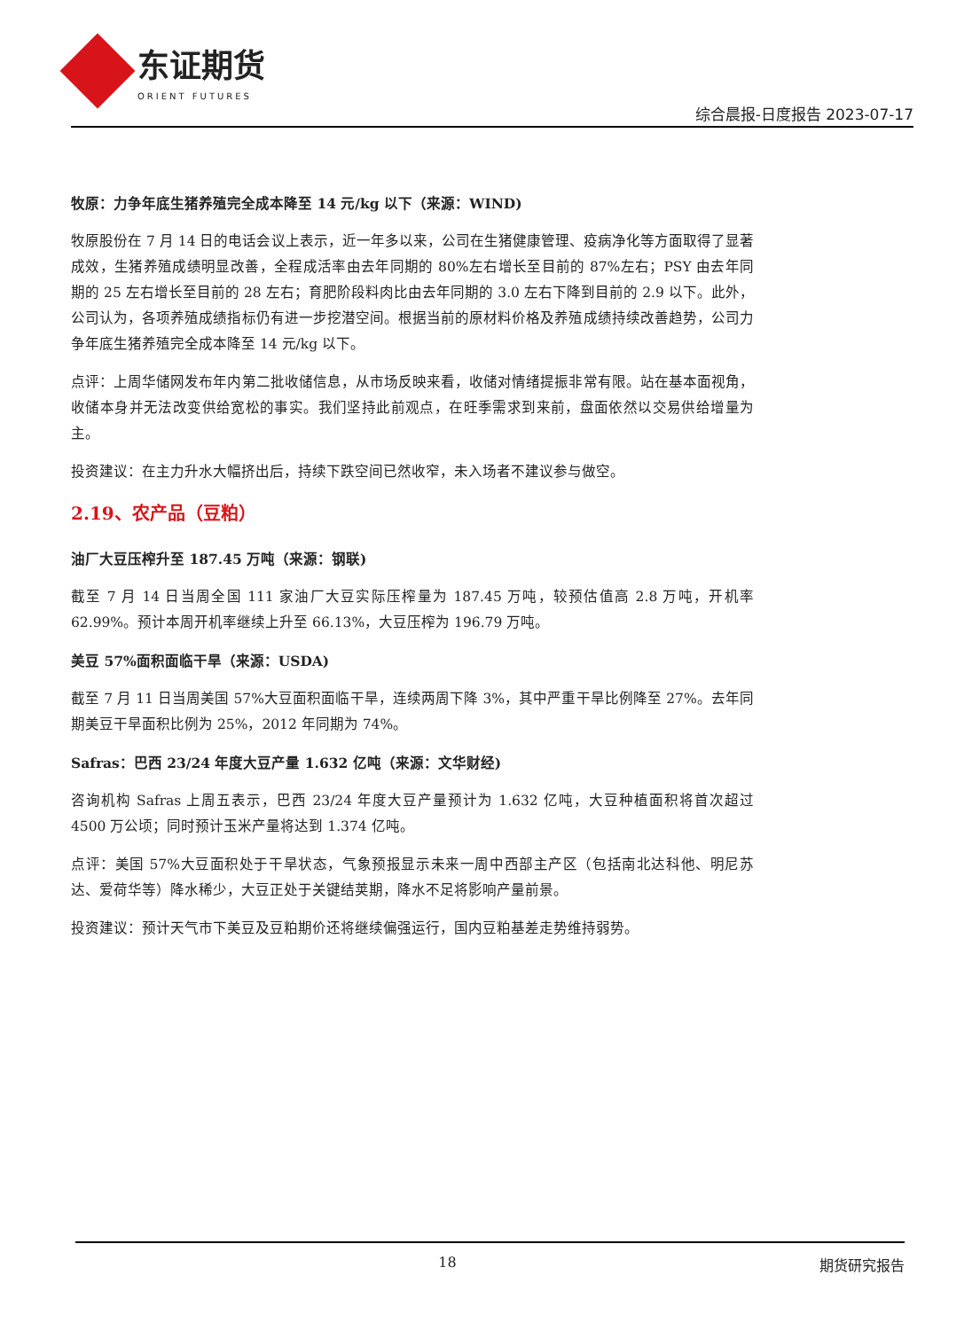东证期货
ORIENT FUTURES
综合晨报-日度报告 2023-07-17
牧原：力争年底生猪养殖完全成本降至 14 元/kg 以下（来源：WIND)
牧原股份在 7 月 14 日的电话会议上表示，近一年多以来，公司在生猪健康管理、疫病净化等方面取得了显著成效，生猪养殖成绩明显改善，全程成活率由去年同期的 80%左右增长至目前的 87%左右；PSY 由去年同期的 25 左右增长至目前的 28 左右；育肥阶段料肉比由去年同期的 3.0 左右下降到目前的 2.9 以下。此外，公司认为，各项养殖成绩指标仍有进一步挖潜空间。根据当前的原材料价格及养殖成绩持续改善趋势，公司力争年底生猪养殖完全成本降至 14 元/kg 以下。
点评：上周华储网发布年内第二批收储信息，从市场反映来看，收储对情绪提振非常有限。站在基本面视角，收储本身并无法改变供给宽松的事实。我们坚持此前观点，在旺季需求到来前，盘面依然以交易供给增量为主。
投资建议：在主力升水大幅挤出后，持续下跌空间已然收窄，未入场者不建议参与做空。
2.19、农产品（豆粕）
油厂大豆压榨升至 187.45 万吨（来源：钢联)
截至 7 月 14 日当周全国 111 家油厂大豆实际压榨量为 187.45 万吨，较预估值高 2.8 万吨，开机率 62.99%。预计本周开机率继续上升至 66.13%，大豆压榨为 196.79 万吨。
美豆 57%面积面临干旱（来源：USDA)
截至 7 月 11 日当周美国 57%大豆面积面临干旱，连续两周下降 3%，其中严重干旱比例降至 27%。去年同期美豆干旱面积比例为 25%，2012 年同期为 74%。
Safras：巴西 23/24 年度大豆产量 1.632 亿吨（来源：文华财经)
咨询机构 Safras 上周五表示，巴西 23/24 年度大豆产量预计为 1.632 亿吨，大豆种植面积将首次超过 4500 万公顷；同时预计玉米产量将达到 1.374 亿吨。
点评：美国 57%大豆面积处于干旱状态，气象预报显示未来一周中西部主产区（包括南北达科他、明尼苏达、爱荷华等）降水稀少，大豆正处于关键结荚期，降水不足将影响产量前景。
投资建议：预计天气市下美豆及豆粕期价还将继续偏强运行，国内豆粕基差走势维持弱势。
18 期货研究报告